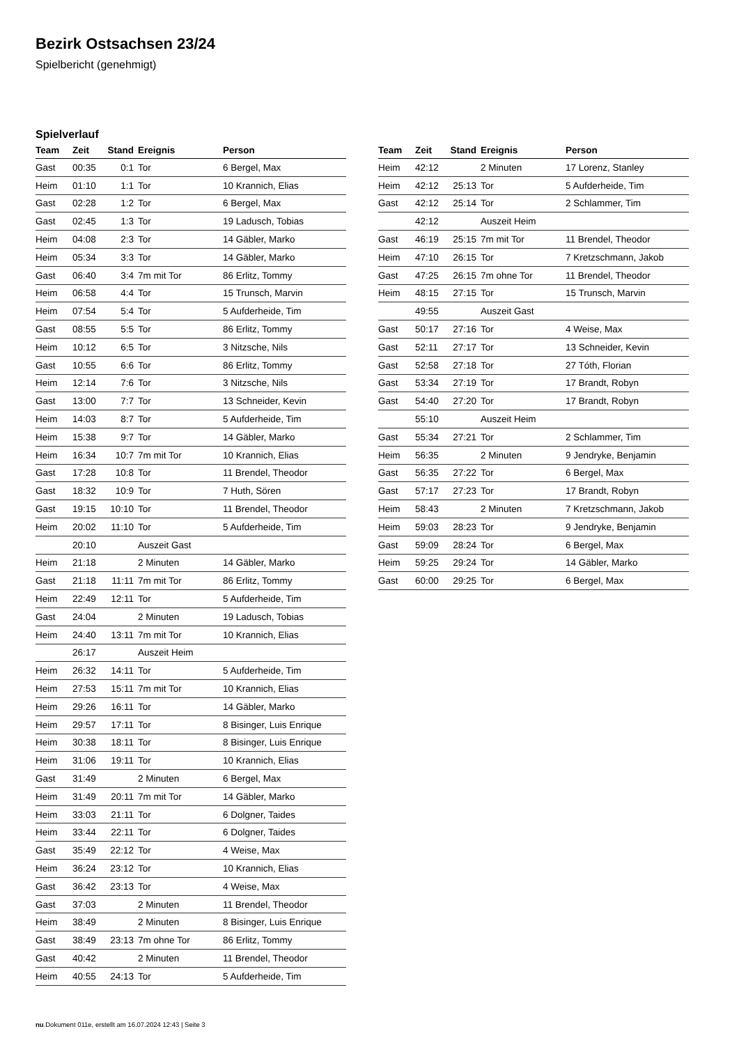Bezirk Ostsachsen 23/24
Spielbericht (genehmigt)
Spielverlauf
| Team | Zeit | Stand | Ereignis | Person |
| --- | --- | --- | --- | --- |
| Gast | 00:35 | 0:1 | Tor | 6 Bergel, Max |
| Heim | 01:10 | 1:1 | Tor | 10 Krannich, Elias |
| Gast | 02:28 | 1:2 | Tor | 6 Bergel, Max |
| Gast | 02:45 | 1:3 | Tor | 19 Ladusch, Tobias |
| Heim | 04:08 | 2:3 | Tor | 14 Gäbler, Marko |
| Heim | 05:34 | 3:3 | Tor | 14 Gäbler, Marko |
| Gast | 06:40 | 3:4 | 7m mit Tor | 86 Erlitz, Tommy |
| Heim | 06:58 | 4:4 | Tor | 15 Trunsch, Marvin |
| Heim | 07:54 | 5:4 | Tor | 5 Aufderheide, Tim |
| Gast | 08:55 | 5:5 | Tor | 86 Erlitz, Tommy |
| Heim | 10:12 | 6:5 | Tor | 3 Nitzsche, Nils |
| Gast | 10:55 | 6:6 | Tor | 86 Erlitz, Tommy |
| Heim | 12:14 | 7:6 | Tor | 3 Nitzsche, Nils |
| Gast | 13:00 | 7:7 | Tor | 13 Schneider, Kevin |
| Heim | 14:03 | 8:7 | Tor | 5 Aufderheide, Tim |
| Heim | 15:38 | 9:7 | Tor | 14 Gäbler, Marko |
| Heim | 16:34 | 10:7 | 7m mit Tor | 10 Krannich, Elias |
| Gast | 17:28 | 10:8 | Tor | 11 Brendel, Theodor |
| Gast | 18:32 | 10:9 | Tor | 7 Huth, Sören |
| Gast | 19:15 | 10:10 | Tor | 11 Brendel, Theodor |
| Heim | 20:02 | 11:10 | Tor | 5 Aufderheide, Tim |
| | 20:10 | | Auszeit Gast | |
| Heim | 21:18 | | 2 Minuten | 14 Gäbler, Marko |
| Gast | 21:18 | 11:11 | 7m mit Tor | 86 Erlitz, Tommy |
| Heim | 22:49 | 12:11 | Tor | 5 Aufderheide, Tim |
| Gast | 24:04 | | 2 Minuten | 19 Ladusch, Tobias |
| Heim | 24:40 | 13:11 | 7m mit Tor | 10 Krannich, Elias |
| | 26:17 | | Auszeit Heim | |
| Heim | 26:32 | 14:11 | Tor | 5 Aufderheide, Tim |
| Heim | 27:53 | 15:11 | 7m mit Tor | 10 Krannich, Elias |
| Heim | 29:26 | 16:11 | Tor | 14 Gäbler, Marko |
| Heim | 29:57 | 17:11 | Tor | 8 Bisinger, Luis Enrique |
| Heim | 30:38 | 18:11 | Tor | 8 Bisinger, Luis Enrique |
| Heim | 31:06 | 19:11 | Tor | 10 Krannich, Elias |
| Gast | 31:49 | | 2 Minuten | 6 Bergel, Max |
| Heim | 31:49 | 20:11 | 7m mit Tor | 14 Gäbler, Marko |
| Heim | 33:03 | 21:11 | Tor | 6 Dolgner, Taides |
| Heim | 33:44 | 22:11 | Tor | 6 Dolgner, Taides |
| Gast | 35:49 | 22:12 | Tor | 4 Weise, Max |
| Heim | 36:24 | 23:12 | Tor | 10 Krannich, Elias |
| Gast | 36:42 | 23:13 | Tor | 4 Weise, Max |
| Gast | 37:03 | | 2 Minuten | 11 Brendel, Theodor |
| Heim | 38:49 | | 2 Minuten | 8 Bisinger, Luis Enrique |
| Gast | 38:49 | 23:13 | 7m ohne Tor | 86 Erlitz, Tommy |
| Gast | 40:42 | | 2 Minuten | 11 Brendel, Theodor |
| Heim | 40:55 | 24:13 | Tor | 5 Aufderheide, Tim |
| Team | Zeit | Stand | Ereignis | Person |
| --- | --- | --- | --- | --- |
| Heim | 42:12 | | 2 Minuten | 17 Lorenz, Stanley |
| Heim | 42:12 | 25:13 | Tor | 5 Aufderheide, Tim |
| Gast | 42:12 | 25:14 | Tor | 2 Schlammer, Tim |
| | 42:12 | | Auszeit Heim | |
| Gast | 46:19 | 25:15 | 7m mit Tor | 11 Brendel, Theodor |
| Heim | 47:10 | 26:15 | Tor | 7 Kretzschmann, Jakob |
| Gast | 47:25 | 26:15 | 7m ohne Tor | 11 Brendel, Theodor |
| Heim | 48:15 | 27:15 | Tor | 15 Trunsch, Marvin |
| | 49:55 | | Auszeit Gast | |
| Gast | 50:17 | 27:16 | Tor | 4 Weise, Max |
| Gast | 52:11 | 27:17 | Tor | 13 Schneider, Kevin |
| Gast | 52:58 | 27:18 | Tor | 27 Tóth, Florian |
| Gast | 53:34 | 27:19 | Tor | 17 Brandt, Robyn |
| Gast | 54:40 | 27:20 | Tor | 17 Brandt, Robyn |
| | 55:10 | | Auszeit Heim | |
| Gast | 55:34 | 27:21 | Tor | 2 Schlammer, Tim |
| Heim | 56:35 | | 2 Minuten | 9 Jendryke, Benjamin |
| Gast | 56:35 | 27:22 | Tor | 6 Bergel, Max |
| Gast | 57:17 | 27:23 | Tor | 17 Brandt, Robyn |
| Heim | 58:43 | | 2 Minuten | 7 Kretzschmann, Jakob |
| Heim | 59:03 | 28:23 | Tor | 9 Jendryke, Benjamin |
| Gast | 59:09 | 28:24 | Tor | 6 Bergel, Max |
| Heim | 59:25 | 29:24 | Tor | 14 Gäbler, Marko |
| Gast | 60:00 | 29:25 | Tor | 6 Bergel, Max |
nu.Dokument 011e, erstellt am 16.07.2024 12:43 | Seite 3